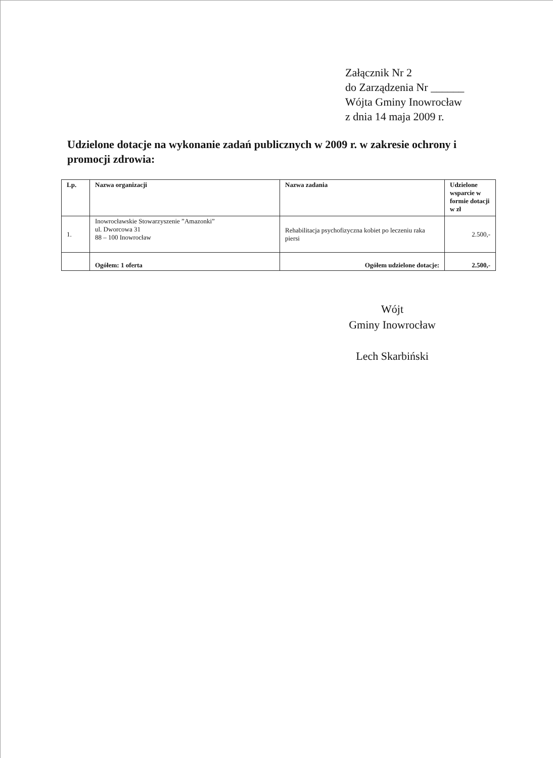Załącznik Nr 2
do Zarządzenia Nr ______
Wójta Gminy Inowrocław
z dnia 14 maja 2009 r.
Udzielone dotacje na wykonanie zadań publicznych w 2009 r. w zakresie ochrony i promocji zdrowia:
| Lp. | Nazwa organizacji | Nazwa zadania | Udzielone wsparcie w formie dotacji w zł |
| --- | --- | --- | --- |
| 1. | Inowrocławskie Stowarzyszenie ”Amazonki” ul. Dworcowa 31 88 – 100 Inowrocław | Rehabilitacja psychofizyczna kobiet po leczeniu raka piersi | 2.500,- |
| | Ogółem: 1 oferta | Ogółem udzielone dotacje: | 2.500,- |
Wójt
Gminy Inowrocław
Lech Skarbiński